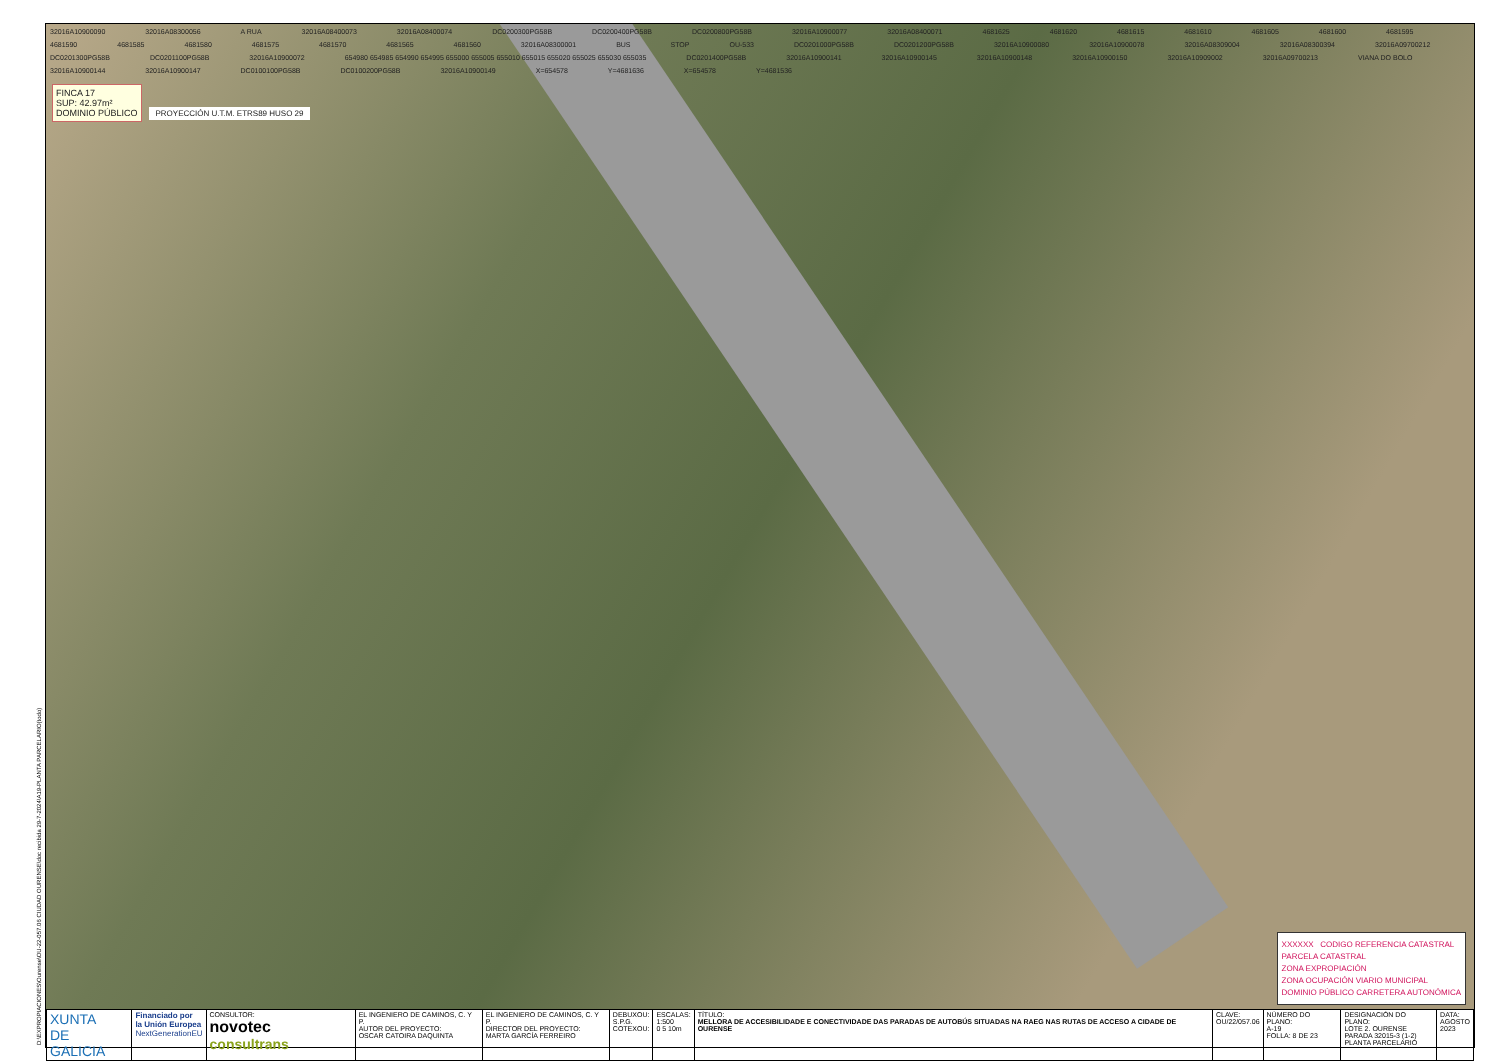32016A10900090 32016A08300056 A RUA 32016A08400073 32016A08400074 DC0200300PG58B DC0200400PG58B DC0200800PG58B 32016A10900077 32016A08400071 4681625 4681620 4681615 4681610 4681605 4681600 4681595 4681590 4681585 4681580 4681575 4681570 4681565 4681560 32016A08300001 BUS STOP OU-533 DC0201000PG58B DC0201200PG58B 32016A10900080 32016A10900078 32016A08309004 32016A08300394 32016A09700212 DC0201300PG58B DC0201100PG58B 32016A10900072 654980 654985 654990 654995 655000 655005 655010 655015 655020 655025 655030 655035 DC0201400PG58B 32016A10900141 32016A10900145 32016A10900148 32016A10900150 32016A10909002 32016A09700213 VIANA DO BOLO 32016A10900144 32016A10900147 DC0100100PG58B DC0100200PG58B 32016A10900149 X=654578 Y=4681636 X=654578 Y=4681536
FINCA 17
SUP: 42.97m²
DOMINIO PÚBLICO
PROYECCIÓN U.T.M. ETRS89 HUSO 29
XXXXXX CODIGO REFERENCIA CATASTRAL
PARCELA CATASTRAL
ZONA EXPROPIACIÓN
ZONA OCUPACIÓN VIARIO MUNICIPAL
DOMINIO PÚBLICO CARRETERA AUTONÓMICA
| XUNTA DE GALICIA | Financiado por la Unión Europea NextGenerationEU | CONSULTOR: novotec consultrans | EL INGENIERO DE CAMINOS, C. Y P. AUTOR DEL PROYECTO: OSCAR CATOIRA DAQUINTA | EL INGENIERO DE CAMINOS, C. Y P. DIRECTOR DEL PROYECTO: MARTA GARCÍA FERREIRO | DEBUXOU: S.P.G. COTEXOU: | ESCALAS: 1:500 0 5 10m | TÍTULO: MELLORA DE ACCESIBILIDADE E CONECTIVIDADE DAS PARADAS DE AUTOBÚS SITUADAS NA RAEG NAS RUTAS DE ACCESO A CIDADE DE OURENSE | CLAVE: OU/22/057.06 | NÚMERO DO PLANO: A-19 FOLLA: 8 DE 23 | DESIGNACIÓN DO PLANO: LOTE 2. OURENSE PARADA 32015-3 (1-2) PLANTA PARCELARIO | DATA: AGOSTO 2023 |
D:\EXPROPIACIONES\Ourense\OU-22-057.06 CIUDAD OURENSE\doc recibida 29-7-2024\A19-PLANTA PARCELARIO(todo)